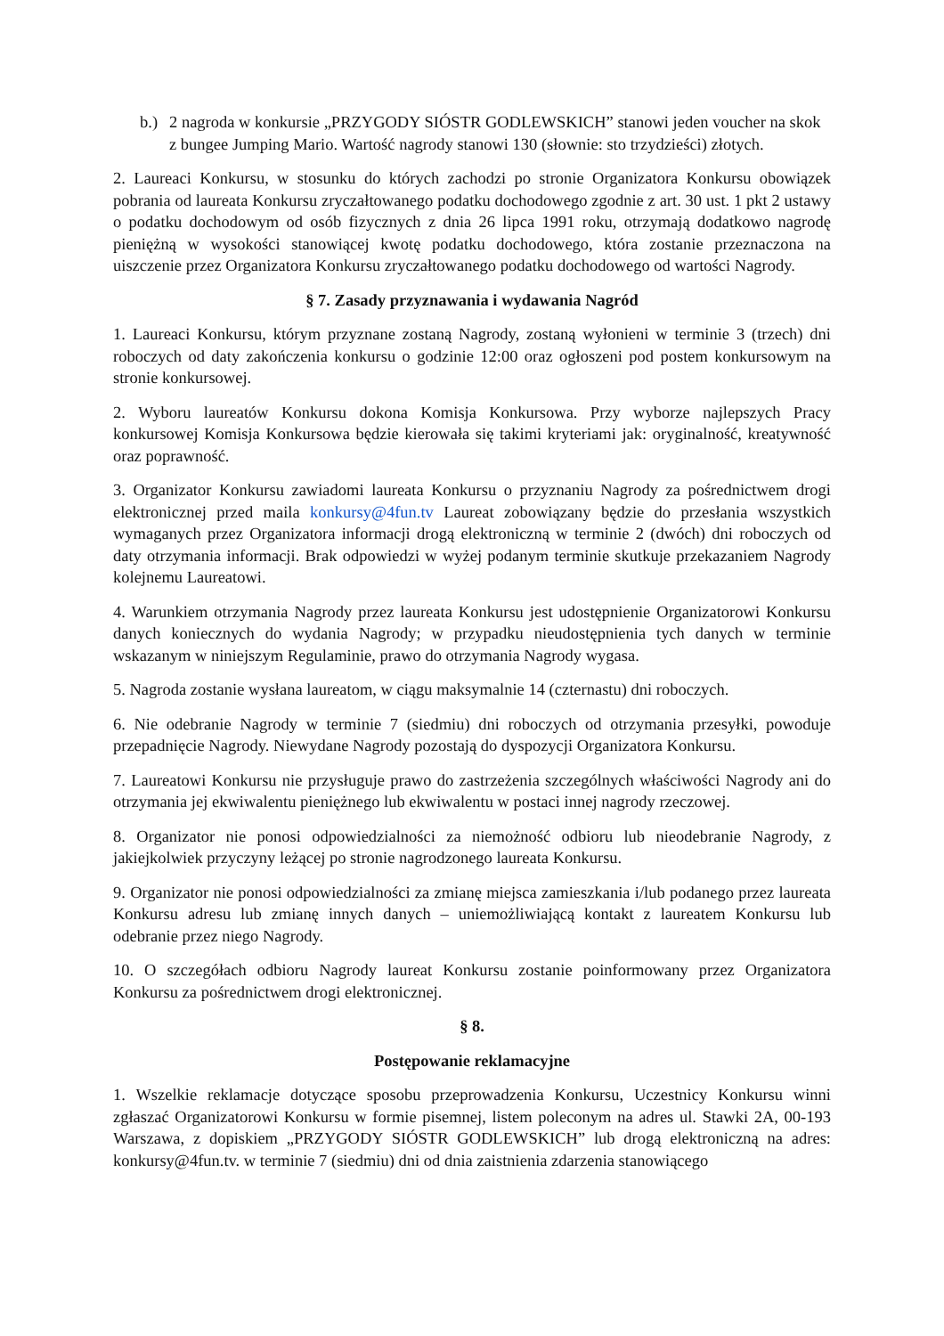b.) 2 nagroda w konkursie „PRZYGODY SIÓSTR GODLEWSKICH” stanowi jeden voucher na skok z bungee Jumping Mario. Wartość nagrody stanowi 130 (słownie: sto trzydzieści) złotych.
2. Laureaci Konkursu, w stosunku do których zachodzi po stronie Organizatora Konkursu obowiązek pobrania od laureata Konkursu zryczałtowanego podatku dochodowego zgodnie z art. 30 ust. 1 pkt 2 ustawy o podatku dochodowym od osób fizycznych z dnia 26 lipca 1991 roku, otrzymają dodatkowo nagrodę pieniężną w wysokości stanowiącej kwotę podatku dochodowego, która zostanie przeznaczona na uiszczenie przez Organizatora Konkursu zryczałtowanego podatku dochodowego od wartości Nagrody.
§ 7. Zasady przyznawania i wydawania Nagród
1. Laureaci Konkursu, którym przyznane zostaną Nagrody, zostaną wyłonieni w terminie 3 (trzech) dni roboczych od daty zakończenia konkursu o godzinie 12:00 oraz ogłoszeni pod postem konkursowym na stronie konkursowej.
2. Wyboru laureatów Konkursu dokona Komisja Konkursowa. Przy wyborze najlepszych Pracy konkursowej Komisja Konkursowa będzie kierowała się takimi kryteriami jak: oryginalność, kreatywność oraz poprawność.
3. Organizator Konkursu zawiadomi laureata Konkursu o przyznaniu Nagrody za pośrednictwem drogi elektronicznej przed maila konkursy@4fun.tv Laureat zobowiązany będzie do przesłania wszystkich wymaganych przez Organizatora informacji drogą elektroniczną w terminie 2 (dwóch) dni roboczych od daty otrzymania informacji. Brak odpowiedzi w wyżej podanym terminie skutkuje przekazaniem Nagrody kolejnemu Laureatowi.
4. Warunkiem otrzymania Nagrody przez laureata Konkursu jest udostępnienie Organizatorowi Konkursu danych koniecznych do wydania Nagrody; w przypadku nieudostępnienia tych danych w terminie wskazanym w niniejszym Regulaminie, prawo do otrzymania Nagrody wygasa.
5. Nagroda zostanie wysłana laureatom, w ciągu maksymalnie 14 (czternastu) dni roboczych.
6. Nie odebranie Nagrody w terminie 7 (siedmiu) dni roboczych od otrzymania przesyłki, powoduje przepadnięcie Nagrody. Niewydane Nagrody pozostają do dyspozycji Organizatora Konkursu.
7. Laureatowi Konkursu nie przysługuje prawo do zastrzeżenia szczególnych właściwości Nagrody ani do otrzymania jej ekwiwalentu pieniężnego lub ekwiwalentu w postaci innej nagrody rzeczowej.
8. Organizator nie ponosi odpowiedzialności za niemożność odbioru lub nieodebranie Nagrody, z jakiejkolwiek przyczyny leżącej po stronie nagrodzonego laureata Konkursu.
9. Organizator nie ponosi odpowiedzialności za zmianę miejsca zamieszkania i/lub podanego przez laureata Konkursu adresu lub zmianę innych danych – uniemożliwiającą kontakt z laureatem Konkursu lub odebranie przez niego Nagrody.
10. O szczegółach odbioru Nagrody laureat Konkursu zostanie poinformowany przez Organizatora Konkursu za pośrednictwem drogi elektronicznej.
§ 8.
Postępowanie reklamacyjne
1. Wszelkie reklamacje dotyczące sposobu przeprowadzenia Konkursu, Uczestnicy Konkursu winni zgłaszać Organizatorowi Konkursu w formie pisemnej, listem poleconym na adres ul. Stawki 2A, 00-193 Warszawa, z dopiskiem „PRZYGODY SIÓSTR GODLEWSKICH” lub drogą elektroniczną na adres: konkursy@4fun.tv. w terminie 7 (siedmiu) dni od dnia zaistnienia zdarzenia stanowiącego